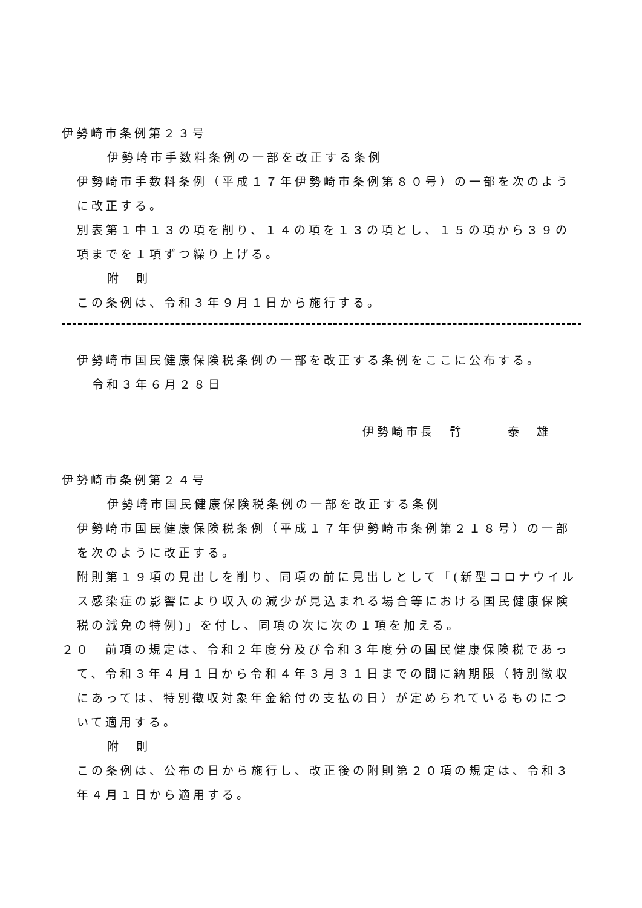伊勢崎市条例第２３号
伊勢崎市手数料条例の一部を改正する条例
伊勢崎市手数料条例（平成１７年伊勢崎市条例第８０号）の一部を次のように改正する。
別表第１中１３の項を削り、１４の項を１３の項とし、１５の項から３９の項までを１項ずつ繰り上げる。
附　則
この条例は、令和３年９月１日から施行する。
伊勢崎市国民健康保険税条例の一部を改正する条例をここに公布する。
令和３年６月２８日
伊勢崎市長　臂　　　泰　雄
伊勢崎市条例第２４号
伊勢崎市国民健康保険税条例の一部を改正する条例
伊勢崎市国民健康保険税条例（平成１７年伊勢崎市条例第２１８号）の一部を次のように改正する。
附則第１９項の見出しを削り、同項の前に見出しとして「(新型コロナウイルス感染症の影響により収入の減少が見込まれる場合等における国民健康保険税の減免の特例)」を付し、同項の次に次の１項を加える。
２０　前項の規定は、令和２年度分及び令和３年度分の国民健康保険税であって、令和３年４月１日から令和４年３月３１日までの間に納期限（特別徴収にあっては、特別徴収対象年金給付の支払の日）が定められているものについて適用する。
附　則
この条例は、公布の日から施行し、改正後の附則第２０項の規定は、令和３年４月１日から適用する。